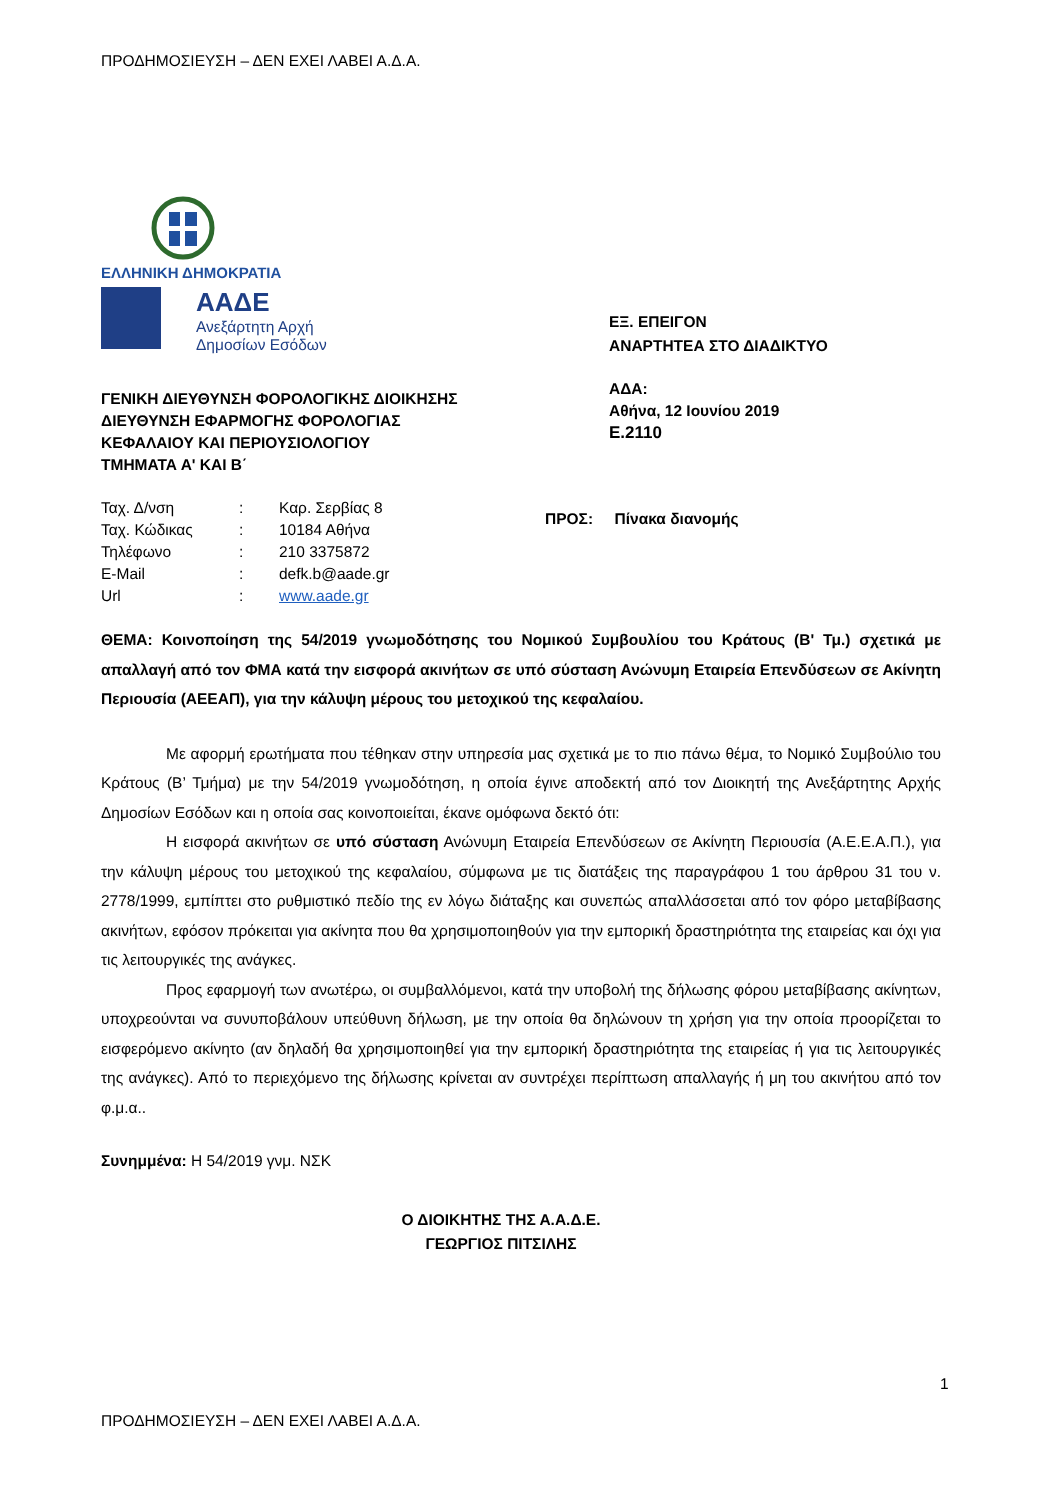ΠΡΟΔΗΜΟΣΙΕΥΣΗ – ΔΕΝ ΕΧΕΙ ΛΑΒΕΙ Α.Δ.Α.
ΕΛΛΗΝΙΚΗ ΔΗΜΟΚΡΑΤΙΑ
ΑΑΔΕ
Ανεξάρτητη Αρχή
Δημοσίων Εσόδων
ΕΞ. ΕΠΕΙΓΟΝ
ΑΝΑΡΤΗΤΕΑ ΣΤΟ ΔΙΑΔΙΚΤΥΟ
ΑΔΑ:
Αθήνα, 12 Ιουνίου 2019
Ε.2110
ΓΕΝΙΚΗ ΔΙΕΥΘΥΝΣΗ ΦΟΡΟΛΟΓΙΚΗΣ ΔΙΟΙΚΗΣΗΣ
ΔΙΕΥΘΥΝΣΗ ΕΦΑΡΜΟΓΗΣ ΦΟΡΟΛΟΓΙΑΣ
ΚΕΦΑΛΑΙΟΥ ΚΑΙ ΠΕΡΙΟΥΣΙΟΛΟΓΙΟΥ
ΤΜΗΜΑΤΑ Α' ΚΑΙ Β΄
| Ταχ. Δ/νση | : | Καρ. Σερβίας 8 |
| Ταχ. Κώδικας | : | 10184 Αθήνα |
| Τηλέφωνο | : | 210 3375872 |
| E-Mail | : | defk.b@aade.gr |
| Url | : | www.aade.gr |
ΠΡΟΣ: Πίνακα διανομής
ΘΕΜΑ: Κοινοποίηση της 54/2019 γνωμοδότησης του Νομικού Συμβουλίου του Κράτους (Β' Τμ.) σχετικά με απαλλαγή από τον ΦΜΑ κατά την εισφορά ακινήτων σε υπό σύσταση Ανώνυμη Εταιρεία Επενδύσεων σε Ακίνητη Περιουσία (ΑΕΕΑΠ), για την κάλυψη μέρους του μετοχικού της κεφαλαίου.
Με αφορμή ερωτήματα που τέθηκαν στην υπηρεσία μας σχετικά με το πιο πάνω θέμα, το Νομικό Συμβούλιο του Κράτους (Β’ Τμήμα) με την 54/2019 γνωμοδότηση, η οποία έγινε αποδεκτή από τον Διοικητή της Ανεξάρτητης Αρχής Δημοσίων Εσόδων και η οποία σας κοινοποιείται, έκανε ομόφωνα δεκτό ότι:
Η εισφορά ακινήτων σε υπό σύσταση Ανώνυμη Εταιρεία Επενδύσεων σε Ακίνητη Περιουσία (Α.Ε.Ε.Α.Π.), για την κάλυψη μέρους του μετοχικού της κεφαλαίου, σύμφωνα με τις διατάξεις της παραγράφου 1 του άρθρου 31 του ν. 2778/1999, εμπίπτει στο ρυθμιστικό πεδίο της εν λόγω διάταξης και συνεπώς απαλλάσσεται από τον φόρο μεταβίβασης ακινήτων, εφόσον πρόκειται για ακίνητα που θα χρησιμοποιηθούν για την εμπορική δραστηριότητα της εταιρείας και όχι για τις λειτουργικές της ανάγκες.
Προς εφαρμογή των ανωτέρω, οι συμβαλλόμενοι, κατά την υποβολή της δήλωσης φόρου μεταβίβασης ακίνητων, υποχρεούνται να συνυποβάλουν υπεύθυνη δήλωση, με την οποία θα δηλώνουν τη χρήση για την οποία προορίζεται το εισφερόμενο ακίνητο (αν δηλαδή θα χρησιμοποιηθεί για την εμπορική δραστηριότητα της εταιρείας ή για τις λειτουργικές της ανάγκες). Από το περιεχόμενο της δήλωσης κρίνεται αν συντρέχει περίπτωση απαλλαγής ή μη του ακινήτου από τον φ.μ.α..
Συνημμένα: Η 54/2019 γνμ. ΝΣΚ
Ο ΔΙΟΙΚΗΤΗΣ ΤΗΣ Α.Α.Δ.Ε.
ΓΕΩΡΓΙΟΣ ΠΙΤΣΙΛΗΣ
1
ΠΡΟΔΗΜΟΣΙΕΥΣΗ – ΔΕΝ ΕΧΕΙ ΛΑΒΕΙ Α.Δ.Α.